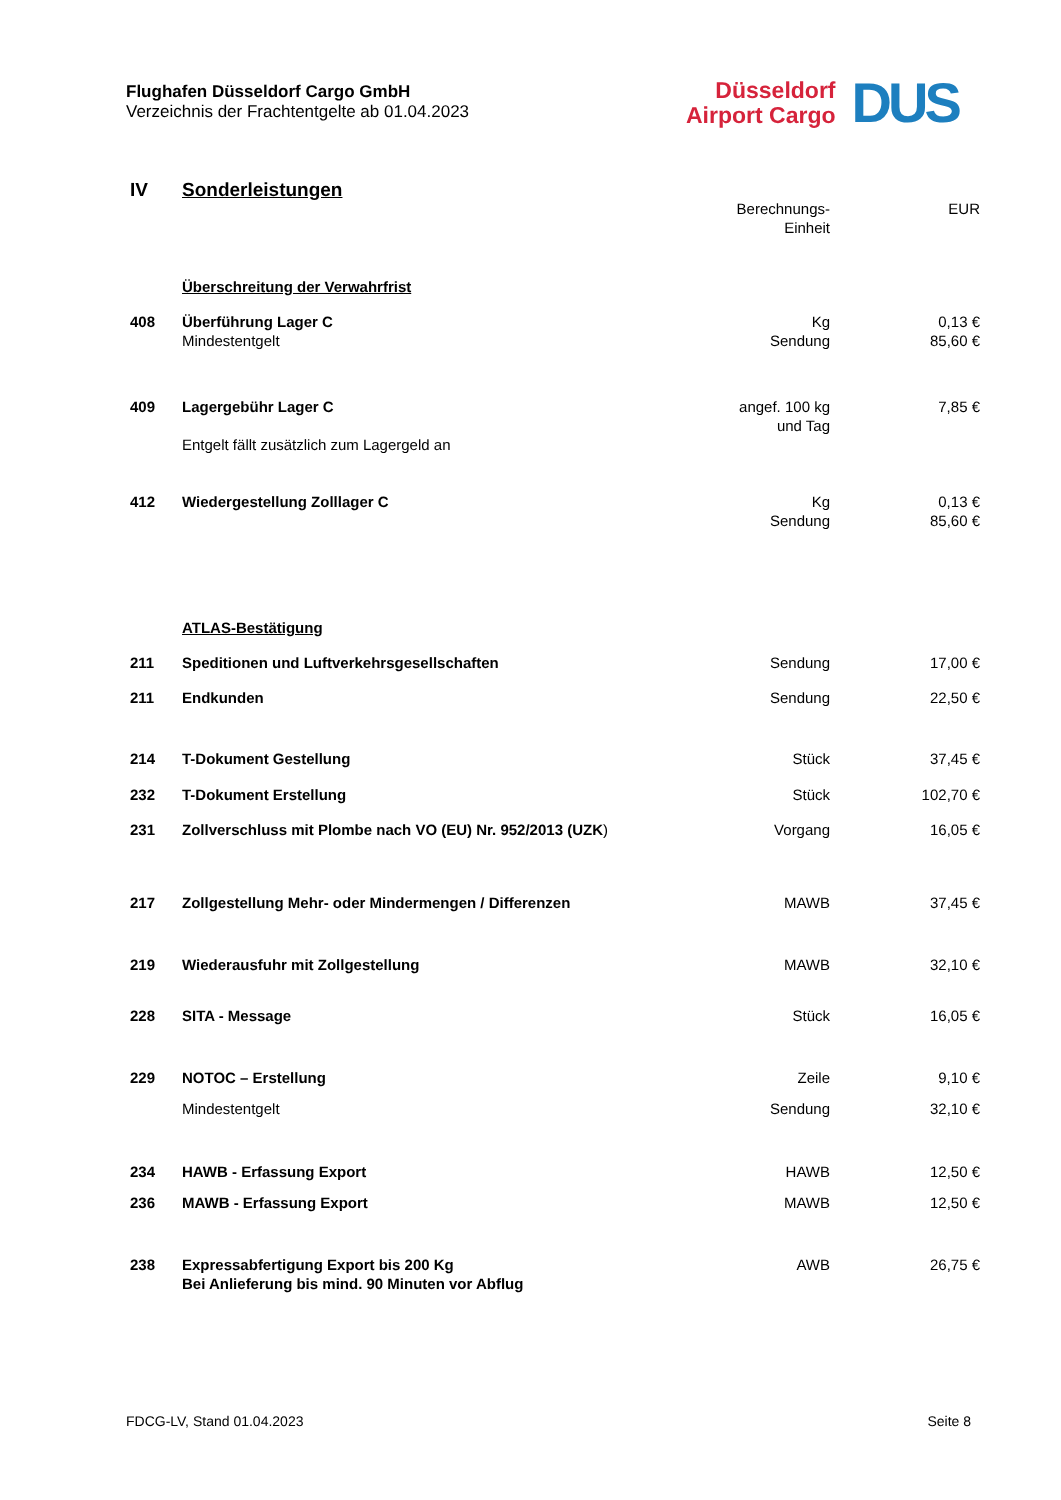Flughafen Düsseldorf Cargo GmbH
Verzeichnis der Frachtentgelte ab 01.04.2023
Düsseldorf
Airport Cargo
DUS
| IV | Sonderleistungen | | |
| | | Berechnungs- Einheit | EUR |
| | Überschreitung der Verwahrfrist | | |
| 408 | Überführung Lager C Mindestentgelt | Kg Sendung | 0,13 € 85,60 € |
| 409 | Lagergebühr Lager C Entgelt fällt zusätzlich zum Lagergeld an | angef. 100 kg und Tag | 7,85 € |
| 412 | Wiedergestellung Zolllager C | Kg Sendung | 0,13 € 85,60 € |
| | ATLAS-Bestätigung | | |
| 211 | Speditionen und Luftverkehrsgesellschaften | Sendung | 17,00 € |
| 211 | Endkunden | Sendung | 22,50 € |
| 214 | T-Dokument Gestellung | Stück | 37,45 € |
| 232 | T-Dokument Erstellung | Stück | 102,70 € |
| 231 | Zollverschluss mit Plombe nach VO (EU) Nr. 952/2013 (UZK ) | Vorgang | 16,05 € |
| 217 | Zollgestellung Mehr- oder Mindermengen / Differenzen | MAWB | 37,45 € |
| 219 | Wiederausfuhr mit Zollgestellung | MAWB | 32,10 € |
| 228 | SITA - Message | Stück | 16,05 € |
| 229 | NOTOC – Erstellung | Zeile | 9,10 € |
| | Mindestentgelt | Sendung | 32,10 € |
| 234 | HAWB - Erfassung Export | HAWB | 12,50 € |
| 236 | MAWB - Erfassung Export | MAWB | 12,50 € |
| 238 | Expressabfertigung Export bis 200 Kg Bei Anlieferung bis mind. 90 Minuten vor Abflug | AWB | 26,75 € |
FDCG-LV, Stand 01.04.2023 Seite 8